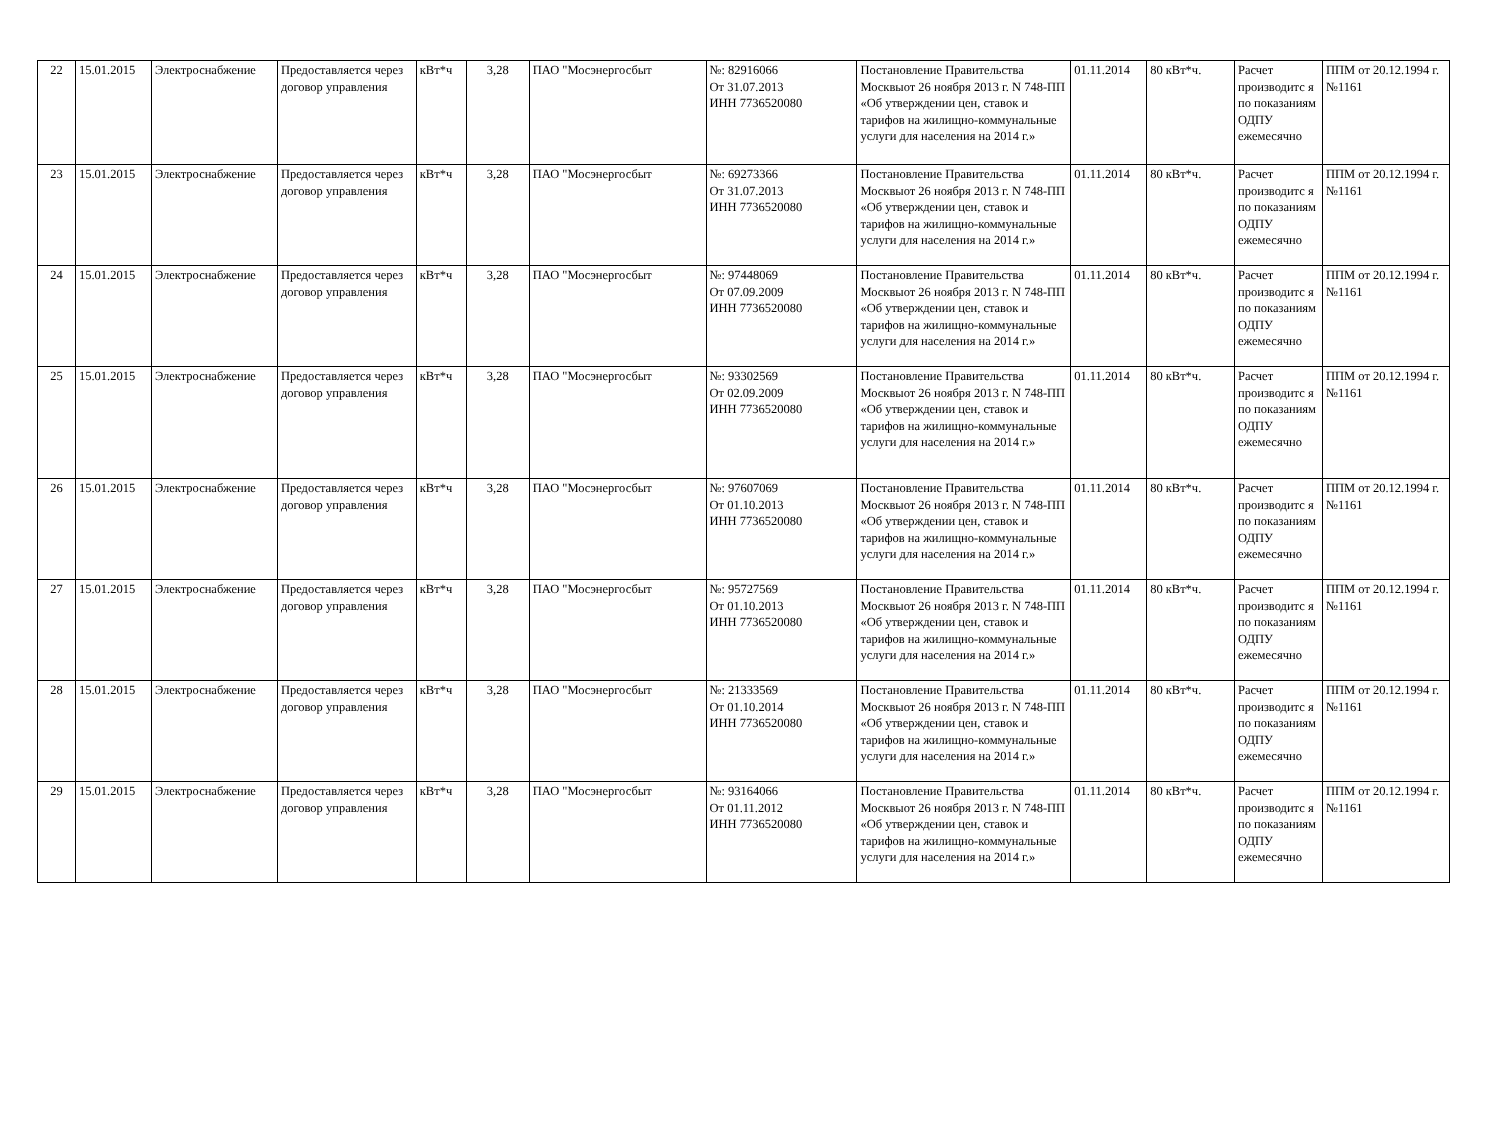| 22 | 15.01.2015 | Электроснабжение | Предоставляется через договор управления | кВт*ч | 3,28 | ПАО "Мосэнергосбыт | №: 82916066 От 31.07.2013 ИНН 7736520080 | Постановление Правительства Москвыот 26 ноября 2013 г. N 748-ПП «Об утверждении цен, ставок и тарифов на жилищно-коммунальные услуги для населения на 2014 г.» | 01.11.2014 | 80 кВт*ч. | Расчет производитс я по показаниям ОДПУ ежемесячно | ППМ от 20.12.1994 г. №1161 |
| 23 | 15.01.2015 | Электроснабжение | Предоставляется через договор управления | кВт*ч | 3,28 | ПАО "Мосэнергосбыт | №: 69273366 От 31.07.2013 ИНН 7736520080 | Постановление Правительства Москвыот 26 ноября 2013 г. N 748-ПП «Об утверждении цен, ставок и тарифов на жилищно-коммунальные услуги для населения на 2014 г.» | 01.11.2014 | 80 кВт*ч. | Расчет производитс я по показаниям ОДПУ ежемесячно | ППМ от 20.12.1994 г. №1161 |
| 24 | 15.01.2015 | Электроснабжение | Предоставляется через договор управления | кВт*ч | 3,28 | ПАО "Мосэнергосбыт | №: 97448069 От 07.09.2009 ИНН 7736520080 | Постановление Правительства Москвыот 26 ноября 2013 г. N 748-ПП «Об утверждении цен, ставок и тарифов на жилищно-коммунальные услуги для населения на 2014 г.» | 01.11.2014 | 80 кВт*ч. | Расчет производитс я по показаниям ОДПУ ежемесячно | ППМ от 20.12.1994 г. №1161 |
| 25 | 15.01.2015 | Электроснабжение | Предоставляется через договор управления | кВт*ч | 3,28 | ПАО "Мосэнергосбыт | №: 93302569 От 02.09.2009 ИНН 7736520080 | Постановление Правительства Москвыот 26 ноября 2013 г. N 748-ПП «Об утверждении цен, ставок и тарифов на жилищно-коммунальные услуги для населения на 2014 г.» | 01.11.2014 | 80 кВт*ч. | Расчет производитс я по показаниям ОДПУ ежемесячно | ППМ от 20.12.1994 г. №1161 |
| 26 | 15.01.2015 | Электроснабжение | Предоставляется через договор управления | кВт*ч | 3,28 | ПАО "Мосэнергосбыт | №: 97607069 От 01.10.2013 ИНН 7736520080 | Постановление Правительства Москвыот 26 ноября 2013 г. N 748-ПП «Об утверждении цен, ставок и тарифов на жилищно-коммунальные услуги для населения на 2014 г.» | 01.11.2014 | 80 кВт*ч. | Расчет производитс я по показаниям ОДПУ ежемесячно | ППМ от 20.12.1994 г. №1161 |
| 27 | 15.01.2015 | Электроснабжение | Предоставляется через договор управления | кВт*ч | 3,28 | ПАО "Мосэнергосбыт | №: 95727569 От 01.10.2013 ИНН 7736520080 | Постановление Правительства Москвыот 26 ноября 2013 г. N 748-ПП «Об утверждении цен, ставок и тарифов на жилищно-коммунальные услуги для населения на 2014 г.» | 01.11.2014 | 80 кВт*ч. | Расчет производитс я по показаниям ОДПУ ежемесячно | ППМ от 20.12.1994 г. №1161 |
| 28 | 15.01.2015 | Электроснабжение | Предоставляется через договор управления | кВт*ч | 3,28 | ПАО "Мосэнергосбыт | №: 21333569 От 01.10.2014 ИНН 7736520080 | Постановление Правительства Москвыот 26 ноября 2013 г. N 748-ПП «Об утверждении цен, ставок и тарифов на жилищно-коммунальные услуги для населения на 2014 г.» | 01.11.2014 | 80 кВт*ч. | Расчет производитс я по показаниям ОДПУ ежемесячно | ППМ от 20.12.1994 г. №1161 |
| 29 | 15.01.2015 | Электроснабжение | Предоставляется через договор управления | кВт*ч | 3,28 | ПАО "Мосэнергосбыт | №: 93164066 От 01.11.2012 ИНН 7736520080 | Постановление Правительства Москвыот 26 ноября 2013 г. N 748-ПП «Об утверждении цен, ставок и тарифов на жилищно-коммунальные услуги для населения на 2014 г.» | 01.11.2014 | 80 кВт*ч. | Расчет производитс я по показаниям ОДПУ ежемесячно | ППМ от 20.12.1994 г. №1161 |